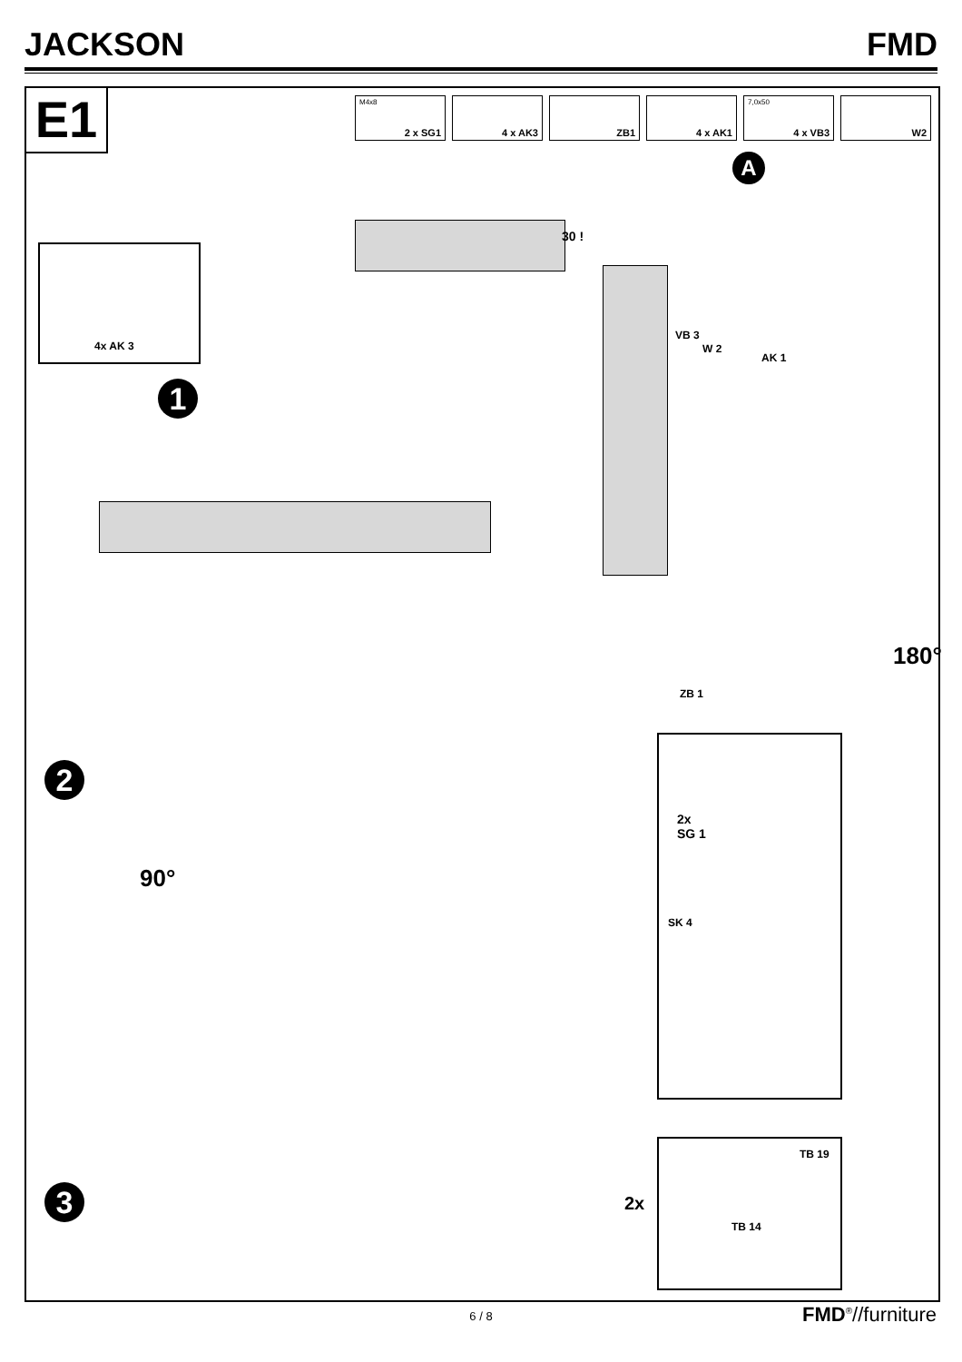JACKSON FMD
E1
M4x8
2 x SG1
4 x AK3 ZB1 4 x AK1
7,0x50
4 x VB3
W2
A
4x AK 3
30 !
VB 3
W 2
AK 1
1
ZB 1
180°
2
90°
2x
SG 1
SK 4
TB 19
2x
TB 14
3
6 / 8 FMD<sup>®</sup>//furniture